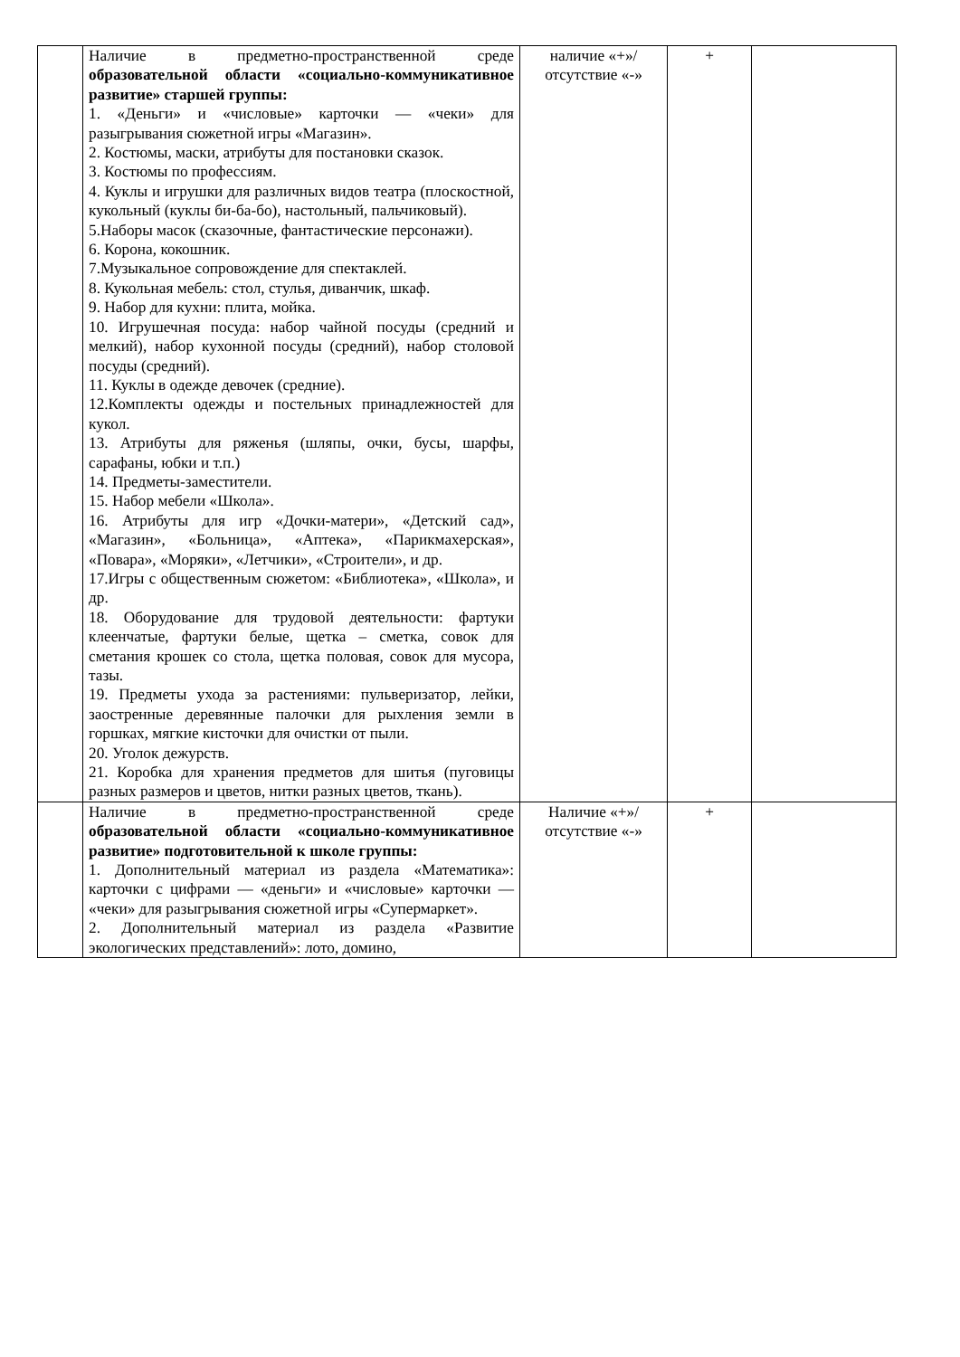| | Наличие в предметно-пространственной среде образовательной области «социально-коммуникативное развитие» старшей группы: 1. «Деньги» и «числовые» карточки — «чеки» для разыгрывания сюжетной игры «Магазин». 2. Костюмы, маски, атрибуты для постановки сказок. 3. Костюмы по профессиям. 4. Куклы и игрушки для различных видов театра (плоскостной, кукольный (куклы би-ба-бо), настольный, пальчиковый). 5.Наборы масок (сказочные, фантастические персонажи). 6. Корона, кокошник. 7.Музыкальное сопровождение для спектаклей. 8. Кукольная мебель: стол, стулья, диванчик, шкаф. 9. Набор для кухни: плита, мойка. 10. Игрушечная посуда: набор чайной посуды (средний и мелкий), набор кухонной посуды (средний), набор столовой посуды (средний). 11. Куклы в одежде девочек (средние). 12.Комплекты одежды и постельных принадлежностей для кукол. 13. Атрибуты для ряженья (шляпы, очки, бусы, шарфы, сарафаны, юбки и т.п.) 14. Предметы-заместители. 15. Набор мебели «Школа». 16. Атрибуты для игр «Дочки-матери», «Детский сад», «Магазин», «Больница», «Аптека», «Парикмахерская», «Повара», «Моряки», «Летчики», «Строители», и др. 17.Игры с общественным сюжетом: «Библиотека», «Школа», и др. 18. Оборудование для трудовой деятельности: фартуки клеенчатые, фартуки белые, щетка – сметка, совок для сметания крошек со стола, щетка половая, совок для мусора, тазы. 19. Предметы ухода за растениями: пульверизатор, лейки, заостренные деревянные палочки для рыхления земли в горшках, мягкие кисточки для очистки от пыли. 20. Уголок дежурств. 21. Коробка для хранения предметов для шитья (пуговицы разных размеров и цветов, нитки разных цветов, ткань). | наличие «+»/ отсутствие «-» | + | |
| | Наличие в предметно-пространственной среде образовательной области «социально-коммуникативное развитие» подготовительной к школе группы: 1. Дополнительный материал из раздела «Математика»: карточки с цифрами — «деньги» и «числовые» карточки — «чеки» для разыгрывания сюжетной игры «Супермаркет». 2. Дополнительный материал из раздела «Развитие экологических представлений»: лото, домино, | Наличие «+»/ отсутствие «-» | + | |